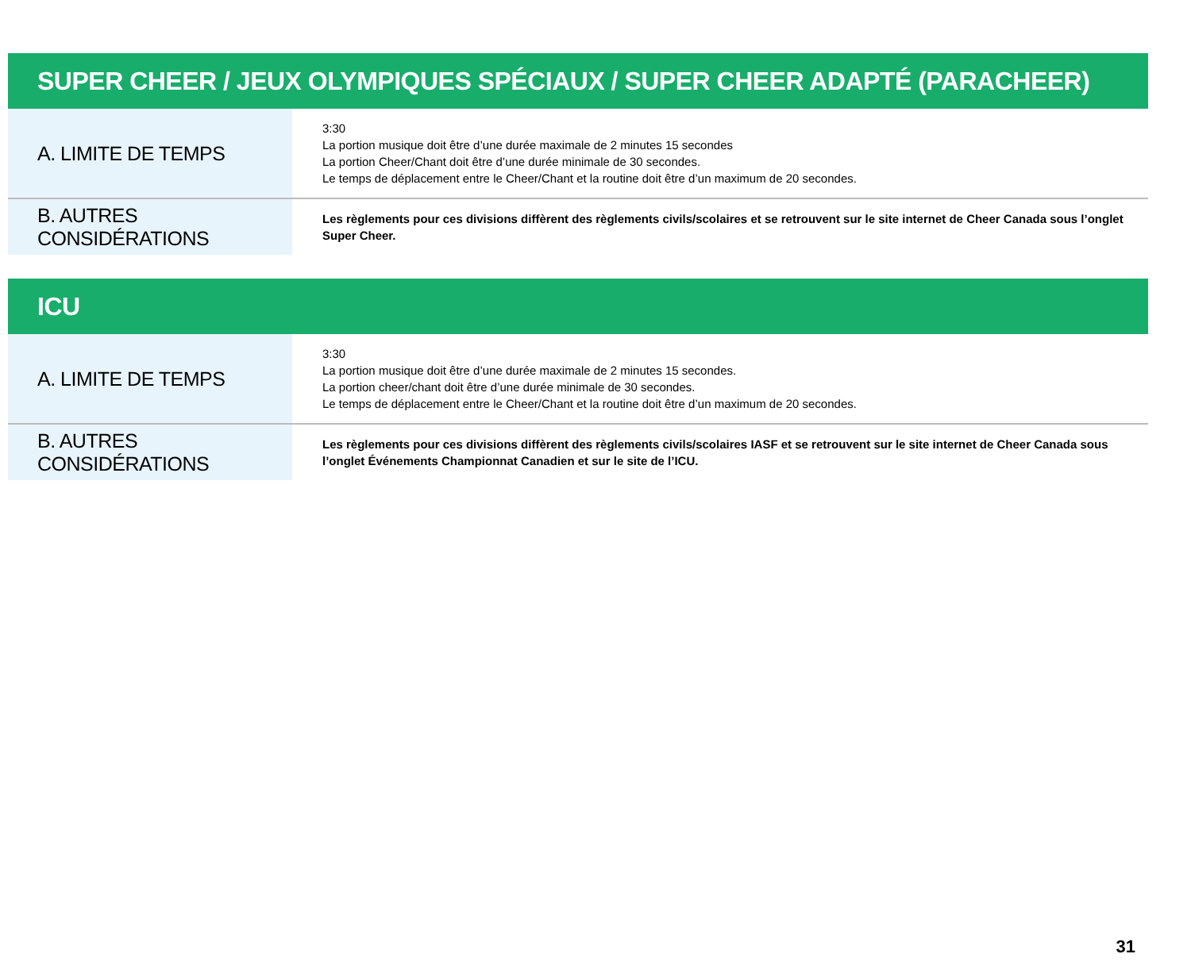SUPER CHEER / JEUX OLYMPIQUES SPÉCIAUX / SUPER CHEER ADAPTÉ (PARACHEER)
| A. LIMITE DE TEMPS | 3:30 La portion musique doit être d’une durée maximale de 2 minutes 15 secondes La portion Cheer/Chant doit être d’une durée minimale de 30 secondes. Le temps de déplacement entre le Cheer/Chant et la routine doit être d’un maximum de 20 secondes. |
| B. AUTRES CONSIDÉRATIONS | Les règlements pour ces divisions diffèrent des règlements civils/scolaires et se retrouvent sur le site internet de Cheer Canada sous l’onglet Super Cheer. |
ICU
| A. LIMITE DE TEMPS | 3:30 La portion musique doit être d’une durée maximale de 2 minutes 15 secondes. La portion cheer/chant doit être d’une durée minimale de 30 secondes. Le temps de déplacement entre le Cheer/Chant et la routine doit être d’un maximum de 20 secondes. |
| B. AUTRES CONSIDÉRATIONS | Les règlements pour ces divisions diffèrent des règlements civils/scolaires IASF et se retrouvent sur le site internet de Cheer Canada sous l’onglet Événements Championnat Canadien et sur le site de l’ICU. |
31